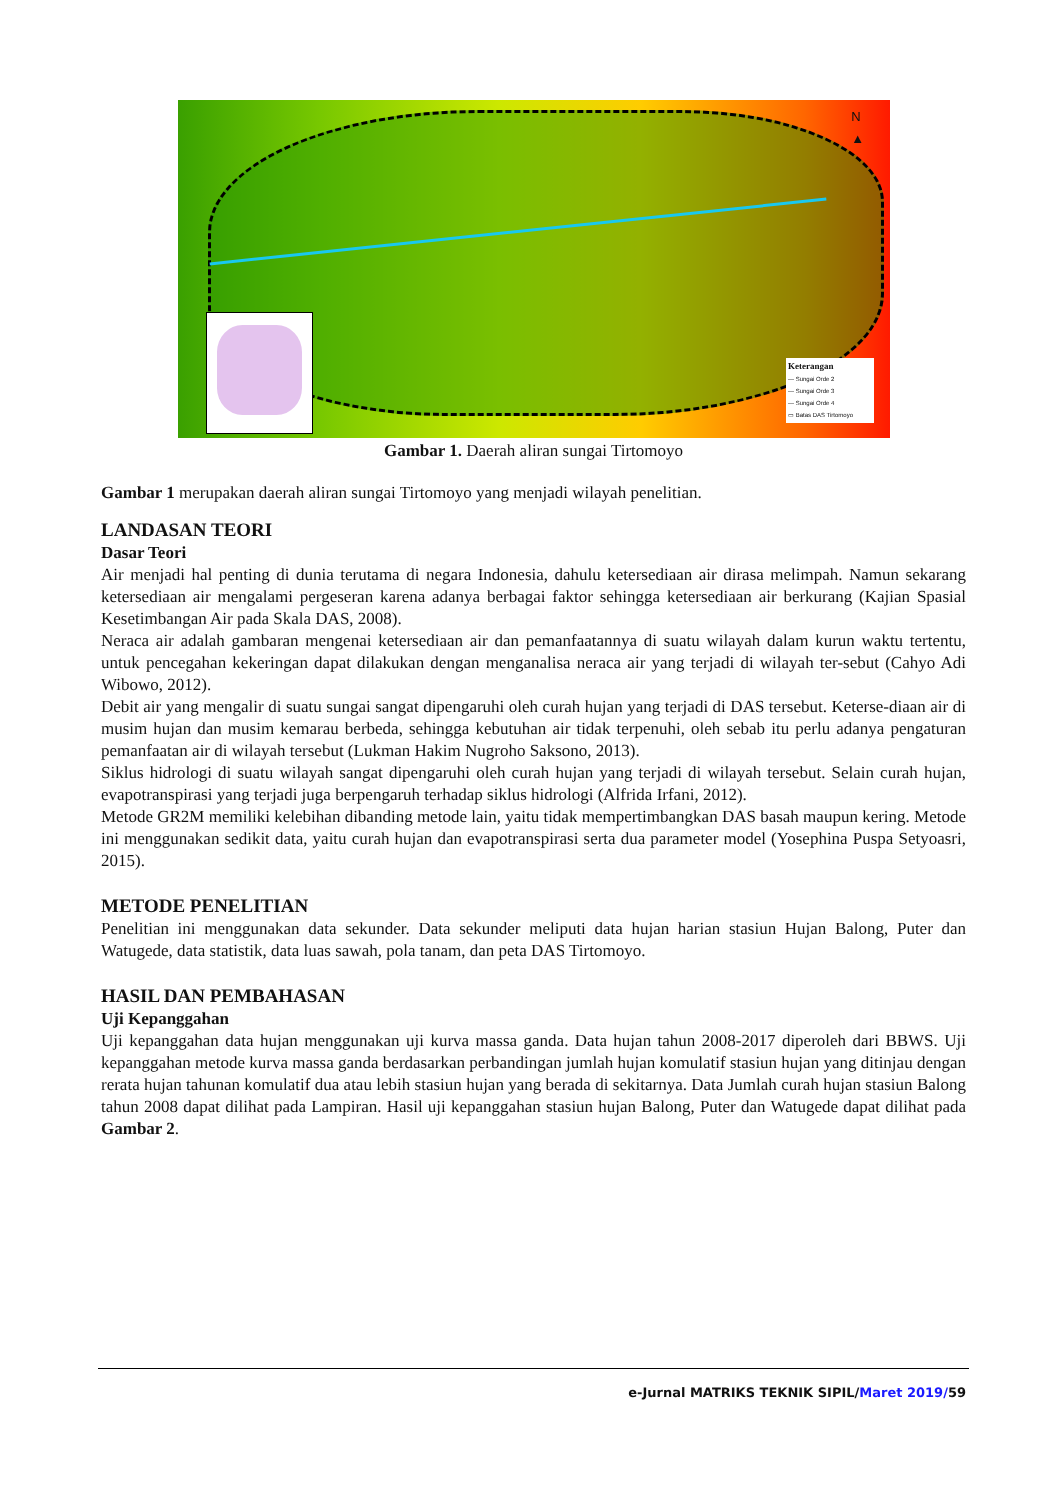N
▲
Keterangan
— Sungai Orde 2
— Sungai Orde 3
— Sungai Orde 4
▭ Batas DAS Tirtomoyo
Gambar 1. Daerah aliran sungai Tirtomoyo
Gambar 1 merupakan daerah aliran sungai Tirtomoyo yang menjadi wilayah penelitian.
LANDASAN TEORI
Dasar Teori
Air menjadi hal penting di dunia terutama di negara Indonesia, dahulu ketersediaan air dirasa melimpah. Namun sekarang ketersediaan air mengalami pergeseran karena adanya berbagai faktor sehingga ketersediaan air berkurang (Kajian Spasial Kesetimbangan Air pada Skala DAS, 2008).
Neraca air adalah gambaran mengenai ketersediaan air dan pemanfaatannya di suatu wilayah dalam kurun waktu tertentu, untuk pencegahan kekeringan dapat dilakukan dengan menganalisa neraca air yang terjadi di wilayah ter-sebut (Cahyo Adi Wibowo, 2012).
Debit air yang mengalir di suatu sungai sangat dipengaruhi oleh curah hujan yang terjadi di DAS tersebut. Keterse-diaan air di musim hujan dan musim kemarau berbeda, sehingga kebutuhan air tidak terpenuhi, oleh sebab itu perlu adanya pengaturan pemanfaatan air di wilayah tersebut (Lukman Hakim Nugroho Saksono, 2013).
Siklus hidrologi di suatu wilayah sangat dipengaruhi oleh curah hujan yang terjadi di wilayah tersebut. Selain curah hujan, evapotranspirasi yang terjadi juga berpengaruh terhadap siklus hidrologi (Alfrida Irfani, 2012).
Metode GR2M memiliki kelebihan dibanding metode lain, yaitu tidak mempertimbangkan DAS basah maupun kering. Metode ini menggunakan sedikit data, yaitu curah hujan dan evapotranspirasi serta dua parameter model (Yosephina Puspa Setyoasri, 2015).
METODE PENELITIAN
Penelitian ini menggunakan data sekunder. Data sekunder meliputi data hujan harian stasiun Hujan Balong, Puter dan Watugede, data statistik, data luas sawah, pola tanam, dan peta DAS Tirtomoyo.
HASIL DAN PEMBAHASAN
Uji Kepanggahan
Uji kepanggahan data hujan menggunakan uji kurva massa ganda. Data hujan tahun 2008-2017 diperoleh dari BBWS. Uji kepanggahan metode kurva massa ganda berdasarkan perbandingan jumlah hujan komulatif stasiun hujan yang ditinjau dengan rerata hujan tahunan komulatif dua atau lebih stasiun hujan yang berada di sekitarnya. Data Jumlah curah hujan stasiun Balong tahun 2008 dapat dilihat pada Lampiran. Hasil uji kepanggahan stasiun hujan Balong, Puter dan Watugede dapat dilihat pada Gambar 2.
e-Jurnal MATRIKS TEKNIK SIPIL/Maret 2019/59